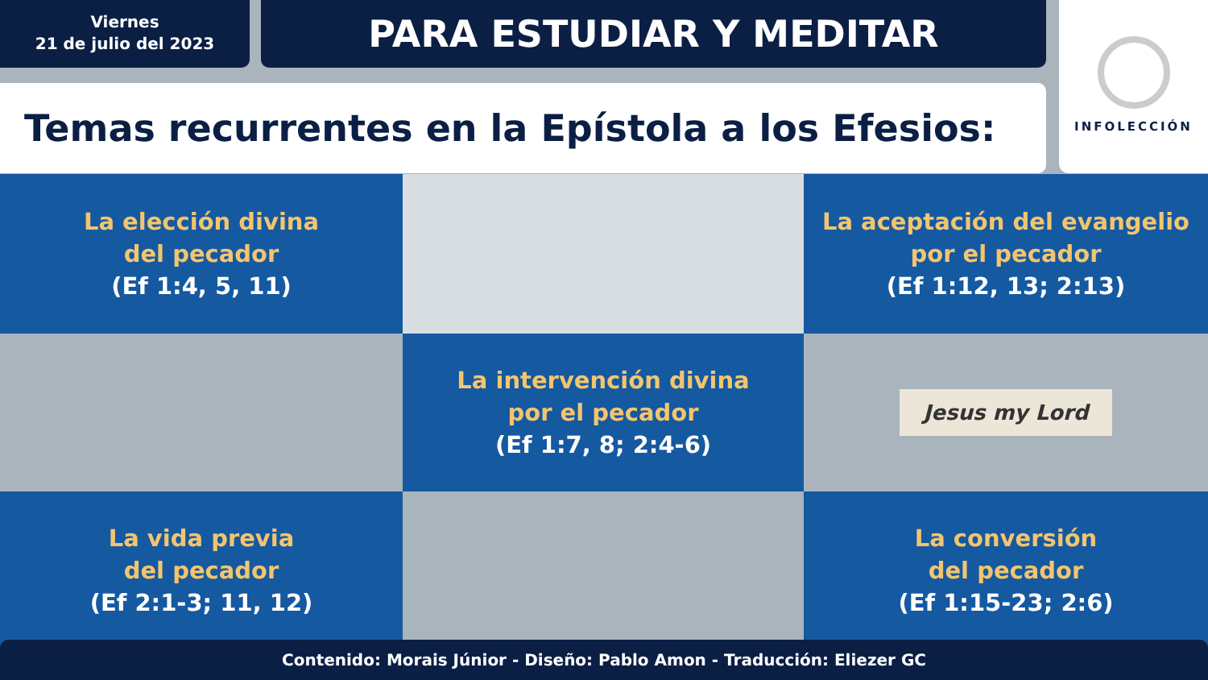Viernes
21 de julio del 2023
PARA ESTUDIAR Y MEDITAR
Temas recurrentes en la Epístola a los Efesios:
INFOLECCIÓN
La elección divina
del pecador
(Ef 1:4, 5, 11)
La aceptación del evangelio
por el pecador
(Ef 1:12, 13; 2:13)
La intervención divina
por el pecador
(Ef 1:7, 8; 2:4-6)
Jesus my Lord
La vida previa
del pecador
(Ef 2:1-3; 11, 12)
La conversión
del pecador
(Ef 1:15-23; 2:6)
Contenido: Morais Júnior - Diseño: Pablo Amon - Traducción: Eliezer GC